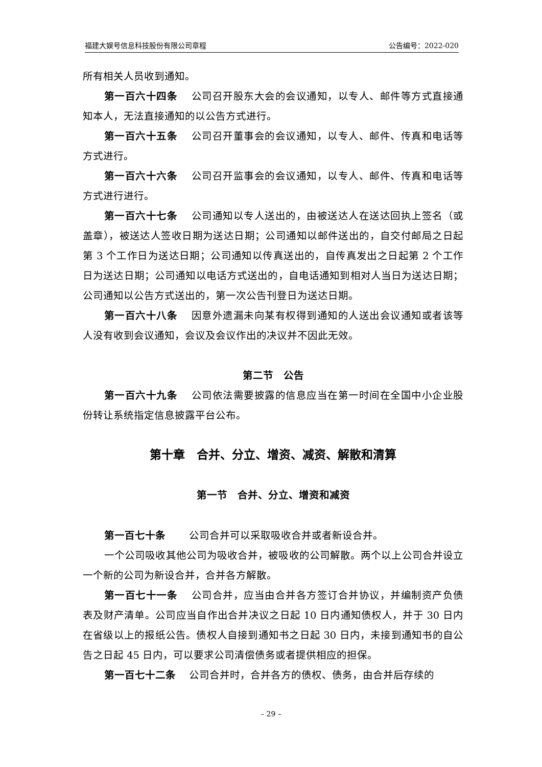福建大娱号信息科技股份有限公司章程 公告编号：2022-020
所有相关人员收到通知。
第一百六十四条　 公司召开股东大会的会议通知，以专人、邮件等方式直接通知本人，无法直接通知的以公告方式进行。
第一百六十五条　 公司召开董事会的会议通知，以专人、邮件、传真和电话等方式进行。
第一百六十六条　 公司召开监事会的会议通知，以专人、邮件、传真和电话等方式进行进行。
第一百六十七条　 公司通知以专人送出的，由被送达人在送达回执上签名（或盖章），被送达人签收日期为送达日期；公司通知以邮件送出的，自交付邮局之日起第 3 个工作日为送达日期；公司通知以传真送出的，自传真发出之日起第 2 个工作日为送达日期；公司通知以电话方式送出的，自电话通知到相对人当日为送达日期；公司通知以公告方式送出的，第一次公告刊登日为送达日期。
第一百六十八条　 因意外遗漏未向某有权得到通知的人送出会议通知或者该等人没有收到会议通知，会议及会议作出的决议并不因此无效。
第二节　公告
第一百六十九条　 公司依法需要披露的信息应当在第一时间在全国中小企业股份转让系统指定信息披露平台公布。
第十章　合并、分立、增资、减资、解散和清算
第一节　合并、分立、增资和减资
第一百七十条　　 公司合并可以采取吸收合并或者新设合并。
一个公司吸收其他公司为吸收合并，被吸收的公司解散。两个以上公司合并设立一个新的公司为新设合并，合并各方解散。
第一百七十一条　 公司合并，应当由合并各方签订合并协议，并编制资产负债表及财产清单。公司应当自作出合并决议之日起 10 日内通知债权人，并于 30 日内在省级以上的报纸公告。债权人自接到通知书之日起 30 日内，未接到通知书的自公告之日起 45 日内，可以要求公司清偿债务或者提供相应的担保。
第一百七十二条　 公司合并时，合并各方的债权、债务，由合并后存续的
– 29 –